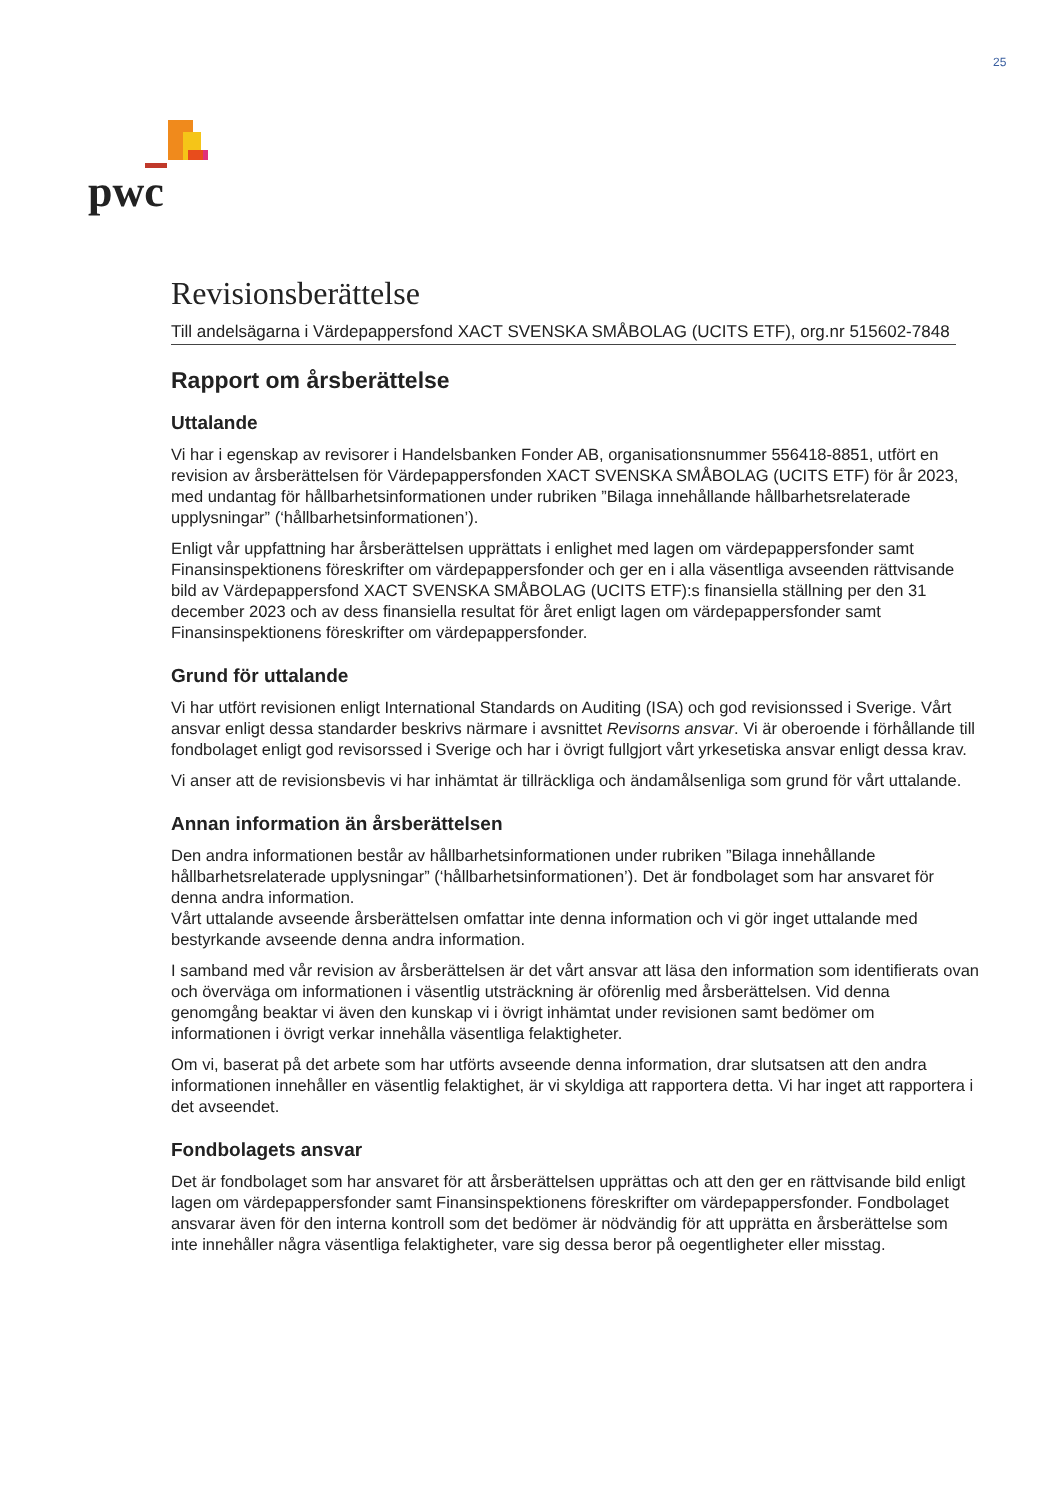25
pwc
Revisionsberättelse
Till andelsägarna i Värdepappersfond XACT SVENSKA SMÅBOLAG (UCITS ETF), org.nr 515602-7848
Rapport om årsberättelse
Uttalande
Vi har i egenskap av revisorer i Handelsbanken Fonder AB, organisationsnummer 556418-8851, utfört en revision av årsberättelsen för Värdepappersfonden XACT SVENSKA SMÅBOLAG (UCITS ETF) för år 2023, med undantag för hållbarhetsinformationen under rubriken ”Bilaga innehållande hållbarhetsrelaterade upplysningar” (‘hållbarhetsinformationen’).
Enligt vår uppfattning har årsberättelsen upprättats i enlighet med lagen om värdepappersfonder samt Finansinspektionens föreskrifter om värdepappersfonder och ger en i alla väsentliga avseenden rättvisande bild av Värdepappersfond XACT SVENSKA SMÅBOLAG (UCITS ETF):s finansiella ställning per den 31 december 2023 och av dess finansiella resultat för året enligt lagen om värdepappersfonder samt Finansinspektionens föreskrifter om värdepappersfonder.
Grund för uttalande
Vi har utfört revisionen enligt International Standards on Auditing (ISA) och god revisionssed i Sverige. Vårt ansvar enligt dessa standarder beskrivs närmare i avsnittet Revisorns ansvar. Vi är oberoende i förhållande till fondbolaget enligt god revisorssed i Sverige och har i övrigt fullgjort vårt yrkesetiska ansvar enligt dessa krav.
Vi anser att de revisionsbevis vi har inhämtat är tillräckliga och ändamålsenliga som grund för vårt uttalande.
Annan information än årsberättelsen
Den andra informationen består av hållbarhetsinformationen under rubriken ”Bilaga innehållande hållbarhetsrelaterade upplysningar” (‘hållbarhetsinformationen’). Det är fondbolaget som har ansvaret för denna andra information.
Vårt uttalande avseende årsberättelsen omfattar inte denna information och vi gör inget uttalande med bestyrkande avseende denna andra information.
I samband med vår revision av årsberättelsen är det vårt ansvar att läsa den information som identifierats ovan och överväga om informationen i väsentlig utsträckning är oförenlig med årsberättelsen. Vid denna genomgång beaktar vi även den kunskap vi i övrigt inhämtat under revisionen samt bedömer om informationen i övrigt verkar innehålla väsentliga felaktigheter.
Om vi, baserat på det arbete som har utförts avseende denna information, drar slutsatsen att den andra informationen innehåller en väsentlig felaktighet, är vi skyldiga att rapportera detta. Vi har inget att rapportera i det avseendet.
Fondbolagets ansvar
Det är fondbolaget som har ansvaret för att årsberättelsen upprättas och att den ger en rättvisande bild enligt lagen om värdepappersfonder samt Finansinspektionens föreskrifter om värdepappersfonder. Fondbolaget ansvarar även för den interna kontroll som det bedömer är nödvändig för att upprätta en årsberättelse som inte innehåller några väsentliga felaktigheter, vare sig dessa beror på oegentligheter eller misstag.